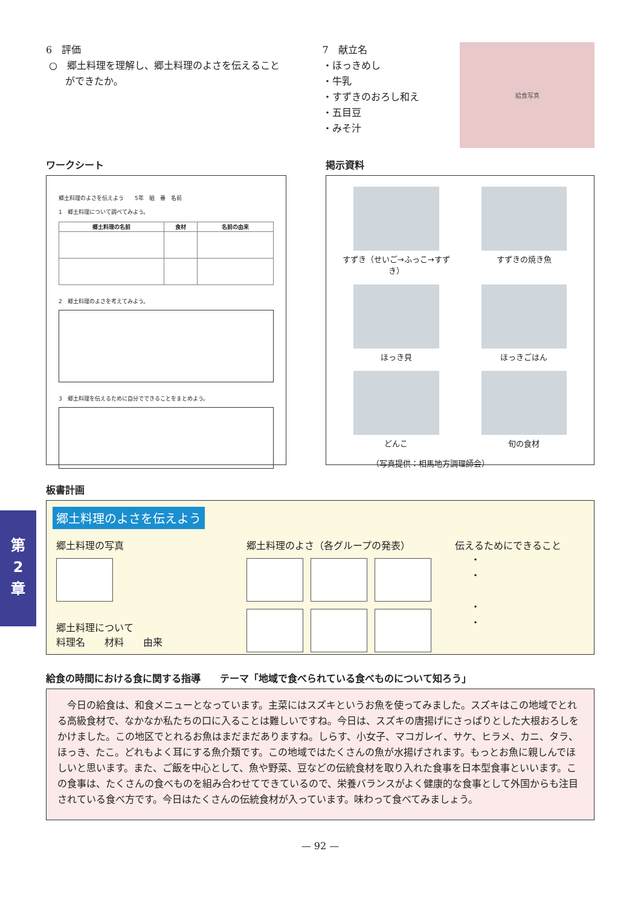第
2
章
6　評価
○　郷土料理を理解し、郷土料理のよさを伝えること
　　ができたか。
7　献立名
・ほっきめし
・牛乳
・すずきのおろし和え
・五目豆
・みそ汁
給食写真
ワークシート
郷土料理のよさを伝えよう　　5年　組　番　名前
1　郷土料理について調べてみよう。
| 郷土料理の名前 | 食材 | 名前の由来 |
| --- | --- | --- |
2　郷土料理のよさを考えてみよう。
3　郷土料理を伝えるために自分でできることをまとめよう。
掲示資料
すずき（せいご→ふっこ→すずき）
すずきの焼き魚
ほっき貝
ほっきごはん
どんこ
旬の食材
（写真提供：相馬地方調理師会）
板書計画
郷土料理のよさを伝えよう
郷土料理の写真
郷土料理について
料理名　　材料　　由来
郷土料理のよさ（各グループの発表） 伝えるためにできること
・
・
・
・
給食の時間における食に関する指導　　テーマ「地域で食べられている食べものについて知ろう」
　今日の給食は、和食メニューとなっています。主菜にはスズキというお魚を使ってみました。スズキはこの地域でとれる高級食材で、なかなか私たちの口に入ることは難しいですね。今日は、スズキの唐揚げにさっぱりとした大根おろしをかけました。この地区でとれるお魚はまだまだありますね。しらす、小女子、マコガレイ、サケ、ヒラメ、カニ、タラ、ほっき、たこ。どれもよく耳にする魚介類です。この地域ではたくさんの魚が水揚げされます。もっとお魚に親しんでほしいと思います。また、ご飯を中心として、魚や野菜、豆などの伝統食材を取り入れた食事を日本型食事といいます。この食事は、たくさんの食べものを組み合わせてできているので、栄養バランスがよく健康的な食事として外国からも注目されている食べ方です。今日はたくさんの伝統食材が入っています。味わって食べてみましょう。
— 92 —